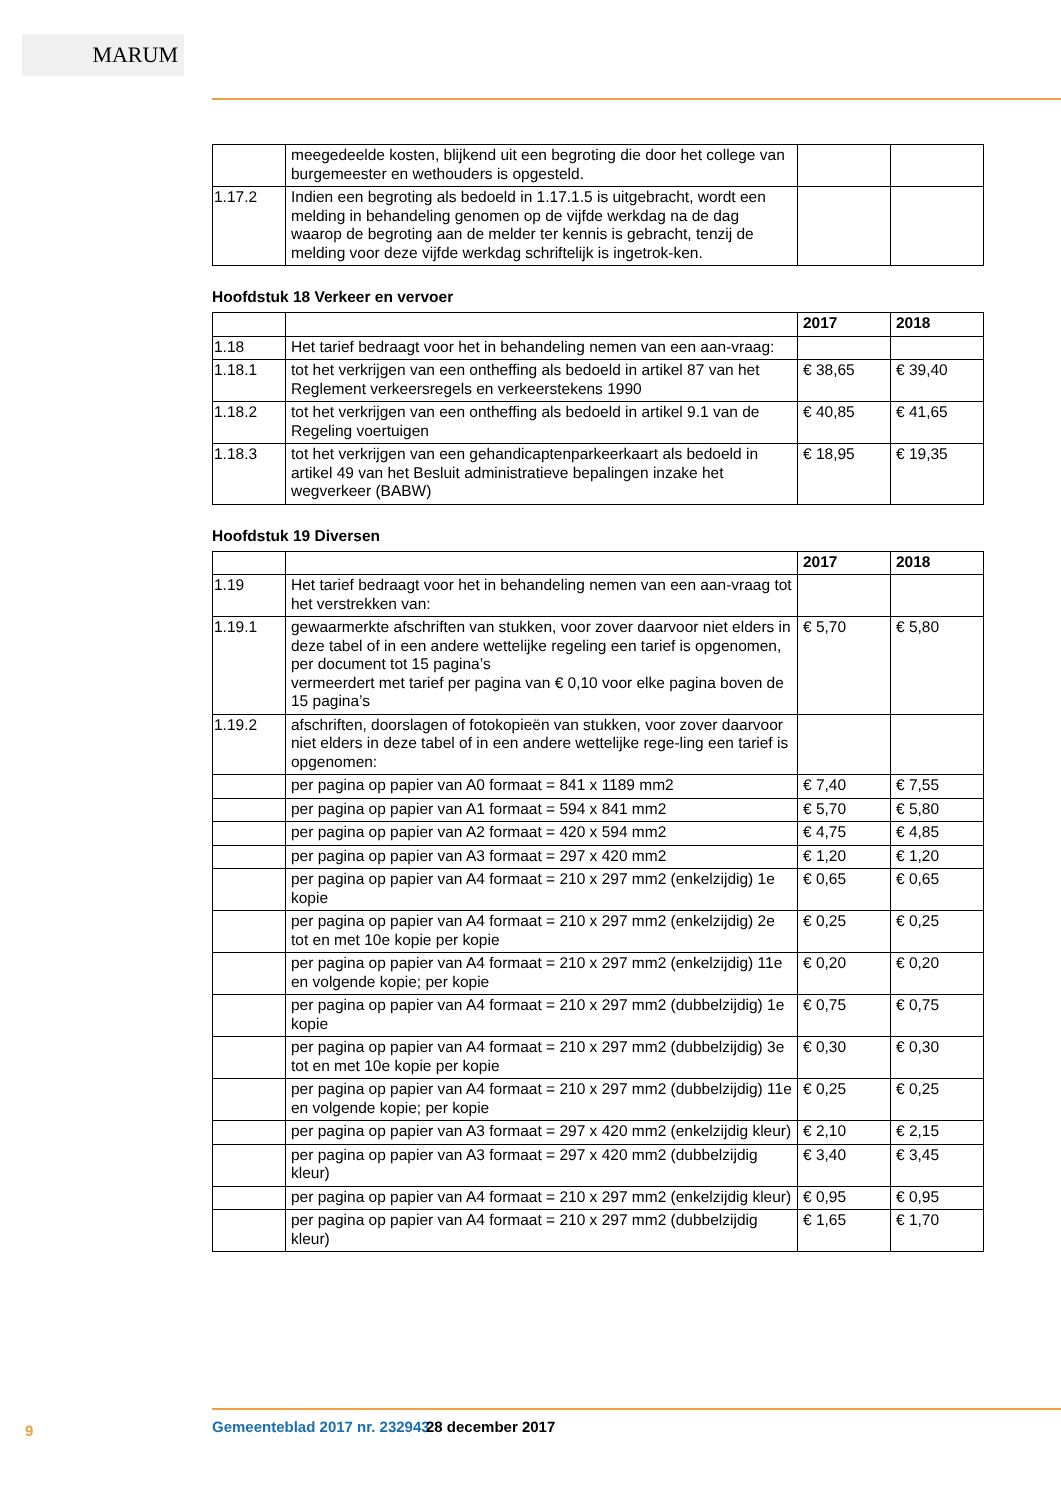MARUM
| | meegedeelde kosten, blijkend uit een begroting die door het college van burgemeester en wethouders is opgesteld. | | |
| 1.17.2 | Indien een begroting als bedoeld in 1.17.1.5 is uitgebracht, wordt een melding in behandeling genomen op de vijfde werkdag na de dag waarop de begroting aan de melder ter kennis is gebracht, tenzij de melding voor deze vijfde werkdag schriftelijk is ingetrok-ken. | | |
Hoofdstuk 18 Verkeer en vervoer
| | | 2017 | 2018 |
| --- | --- | --- | --- |
| 1.18 | Het tarief bedraagt voor het in behandeling nemen van een aan-vraag: | | |
| 1.18.1 | tot het verkrijgen van een ontheffing als bedoeld in artikel 87 van het Reglement verkeersregels en verkeerstekens 1990 | € 38,65 | € 39,40 |
| 1.18.2 | tot het verkrijgen van een ontheffing als bedoeld in artikel 9.1 van de Regeling voertuigen | € 40,85 | € 41,65 |
| 1.18.3 | tot het verkrijgen van een gehandicaptenparkeerkaart als bedoeld in artikel 49 van het Besluit administratieve bepalingen inzake het wegverkeer (BABW) | € 18,95 | € 19,35 |
Hoofdstuk 19 Diversen
| | | 2017 | 2018 |
| --- | --- | --- | --- |
| 1.19 | Het tarief bedraagt voor het in behandeling nemen van een aan-vraag tot het verstrekken van: | | |
| 1.19.1 | gewaarmerkte afschriften van stukken, voor zover daarvoor niet elders in deze tabel of in een andere wettelijke regeling een tarief is opgenomen, per document tot 15 pagina’s vermeerdert met tarief per pagina van € 0,10 voor elke pagina boven de 15 pagina’s | € 5,70 | € 5,80 |
| 1.19.2 | afschriften, doorslagen of fotokopieën van stukken, voor zover daarvoor niet elders in deze tabel of in een andere wettelijke rege-ling een tarief is opgenomen: | | |
| | per pagina op papier van A0 formaat = 841 x 1189 mm2 | € 7,40 | € 7,55 |
| | per pagina op papier van A1 formaat = 594 x 841 mm2 | € 5,70 | € 5,80 |
| | per pagina op papier van A2 formaat = 420 x 594 mm2 | € 4,75 | € 4,85 |
| | per pagina op papier van A3 formaat = 297 x 420 mm2 | € 1,20 | € 1,20 |
| | per pagina op papier van A4 formaat = 210 x 297 mm2 (enkelzijdig) 1e kopie | € 0,65 | € 0,65 |
| | per pagina op papier van A4 formaat = 210 x 297 mm2 (enkelzijdig) 2e tot en met 10e kopie per kopie | € 0,25 | € 0,25 |
| | per pagina op papier van A4 formaat = 210 x 297 mm2 (enkelzijdig) 11e en volgende kopie; per kopie | € 0,20 | € 0,20 |
| | per pagina op papier van A4 formaat = 210 x 297 mm2 (dubbelzijdig) 1e kopie | € 0,75 | € 0,75 |
| | per pagina op papier van A4 formaat = 210 x 297 mm2 (dubbelzijdig) 3e tot en met 10e kopie per kopie | € 0,30 | € 0,30 |
| | per pagina op papier van A4 formaat = 210 x 297 mm2 (dubbelzijdig) 11e en volgende kopie; per kopie | € 0,25 | € 0,25 |
| | per pagina op papier van A3 formaat = 297 x 420 mm2 (enkelzijdig kleur) | € 2,10 | € 2,15 |
| | per pagina op papier van A3 formaat = 297 x 420 mm2 (dubbelzijdig kleur) | € 3,40 | € 3,45 |
| | per pagina op papier van A4 formaat = 210 x 297 mm2 (enkelzijdig kleur) | € 0,95 | € 0,95 |
| | per pagina op papier van A4 formaat = 210 x 297 mm2 (dubbelzijdig kleur) | € 1,65 | € 1,70 |
9 Gemeenteblad 2017 nr. 232943 28 december 2017